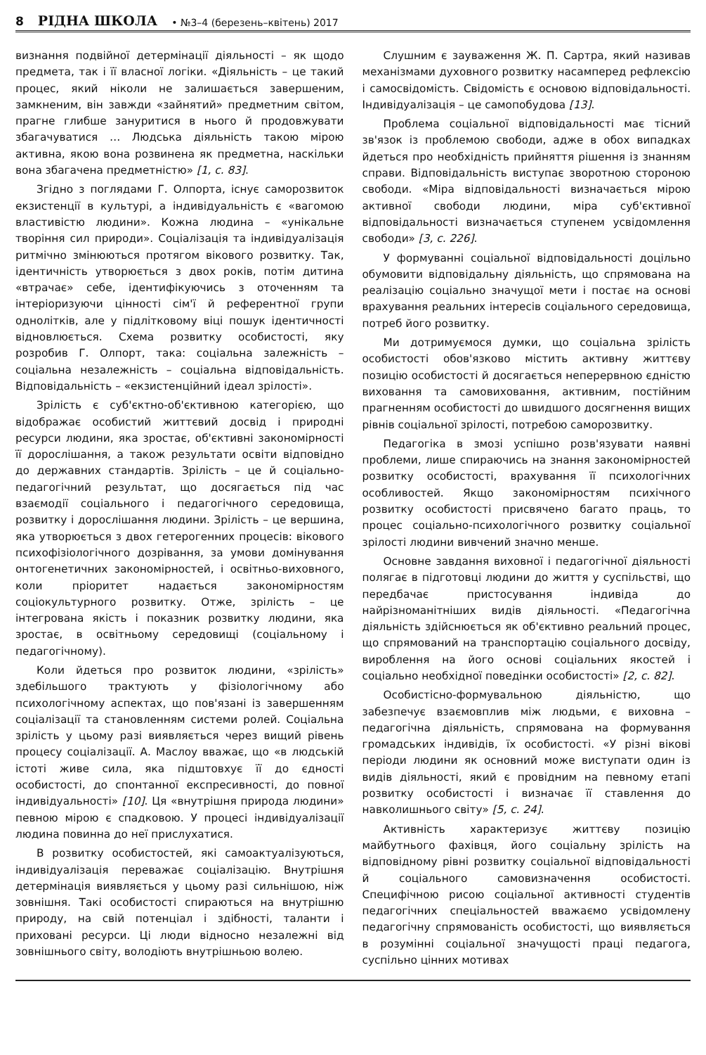8 РІДНА ШКОЛА • №3–4 (березень–квітень) 2017
визнання подвійної детермінації діяльності – як щодо предмета, так і її власної логіки. «Діяльність – це такий процес, який ніколи не залишається завершеним, замкненим, він завжди «зайнятий» предметним світом, прагне глибше зануритися в нього й продовжувати збагачуватися … Людська діяльність такою мірою активна, якою вона розвинена як предметна, наскільки вона збагачена предметністю» [1, с. 83].
Згідно з поглядами Г. Олпорта, існує саморозвиток екзистенції в культурі, а індивідуальність є «вагомою властивістю людини». Кожна людина – «унікальне творіння сил природи». Соціалізація та індивідуалізація ритмічно змінюються протягом вікового розвитку. Так, ідентичність утворюється з двох років, потім дитина «втрачає» себе, ідентифікуючись з оточенням та інтеріоризуючи цінності сім'ї й референтної групи однолітків, але у підлітковому віці пошук ідентичності відновлюється. Схема розвитку особистості, яку розробив Г. Олпорт, така: соціальна залежність – соціальна незалежність – соціальна відповідальність. Відповідальність – «екзистенційний ідеал зрілості».
Зрілість є суб'єктно-об'єктивною категорією, що відображає особистий життєвий досвід і природні ресурси людини, яка зростає, об'єктивні закономірності її дорослішання, а також результати освіти відповідно до державних стандартів. Зрілість – це й соціально-педагогічний результат, що досягається під час взаємодії соціального і педагогічного середовища, розвитку і дорослішання людини. Зрілість – це вершина, яка утворюється з двох гетерогенних процесів: вікового психофізіологічного дозрівання, за умови домінування онтогенетичних закономірностей, і освітньо-виховного, коли пріоритет надається закономірностям соціокультурного розвитку. Отже, зрілість – це інтегрована якість і показник розвитку людини, яка зростає, в освітньому середовищі (соціальному і педагогічному).
Коли йдеться про розвиток людини, «зрілість» здебільшого трактують у фізіологічному або психологічному аспектах, що пов'язані із завершенням соціалізації та становленням системи ролей. Соціальна зрілість у цьому разі виявляється через вищий рівень процесу соціалізації. А. Маслоу вважає, що «в людській істоті живе сила, яка підштовхує її до єдності особистості, до спонтанної експресивності, до повної індивідуальності» [10]. Ця «внутрішня природа людини» певною мірою є спадковою. У процесі індивідуалізації людина повинна до неї прислухатися.
В розвитку особистостей, які самоактуалізуються, індивідуалізація переважає соціалізацію. Внутрішня детермінація виявляється у цьому разі сильнішою, ніж зовнішня. Такі особистості спираються на внутрішню природу, на свій потенціал і здібності, таланти і приховані ресурси. Ці люди відносно незалежні від зовнішнього світу, володіють внутрішньою волею.
Слушним є зауваження Ж. П. Сартра, який називав механізмами духовного розвитку насамперед рефлексію і самосвідомість. Свідомість є основою відповідальності. Індивідуалізація – це самопобудова [13].
Проблема соціальної відповідальності має тісний зв'язок із проблемою свободи, адже в обох випадках йдеться про необхідність прийняття рішення із знанням справи. Відповідальність виступає зворотною стороною свободи. «Міра відповідальності визначається мірою активної свободи людини, міра суб'єктивної відповідальності визначається ступенем усвідомлення свободи» [3, с. 226].
У формуванні соціальної відповідальності доцільно обумовити відповідальну діяльність, що спрямована на реалізацію соціально значущої мети і постає на основі врахування реальних інтересів соціального середовища, потреб його розвитку.
Ми дотримуємося думки, що соціальна зрілість особистості обов'язково містить активну життєву позицію особистості й досягається неперервною єдністю виховання та самовиховання, активним, постійним прагненням особистості до швидшого досягнення вищих рівнів соціальної зрілості, потребою саморозвитку.
Педагогіка в змозі успішно розв'язувати наявні проблеми, лише спираючись на знання закономірностей розвитку особистості, врахування її психологічних особливостей. Якщо закономірностям психічного розвитку особистості присвячено багато праць, то процес соціально-психологічного розвитку соціальної зрілості людини вивчений значно менше.
Основне завдання виховної і педагогічної діяльності полягає в підготовці людини до життя у суспільстві, що передбачає пристосування індивіда до найрізноманітніших видів діяльності. «Педагогічна діяльність здійснюється як об'єктивно реальний процес, що спрямований на транспортацію соціального досвіду, вироблення на його основі соціальних якостей і соціально необхідної поведінки особистості» [2, с. 82].
Особистісно-формувальною діяльністю, що забезпечує взаємовплив між людьми, є виховна – педагогічна діяльність, спрямована на формування громадських індивідів, їх особистості. «У різні вікові періоди людини як основний може виступати один із видів діяльності, який є провідним на певному етапі розвитку особистості і визначає її ставлення до навколишнього світу» [5, с. 24].
Активність характеризує життєву позицію майбутнього фахівця, його соціальну зрілість на відповідному рівні розвитку соціальної відповідальності й соціального самовизначення особистості. Специфічною рисою соціальної активності студентів педагогічних спеціальностей вважаємо усвідомлену педагогічну спрямованість особистості, що виявляється в розумінні соціальної значущості праці педагога, суспільно цінних мотивах